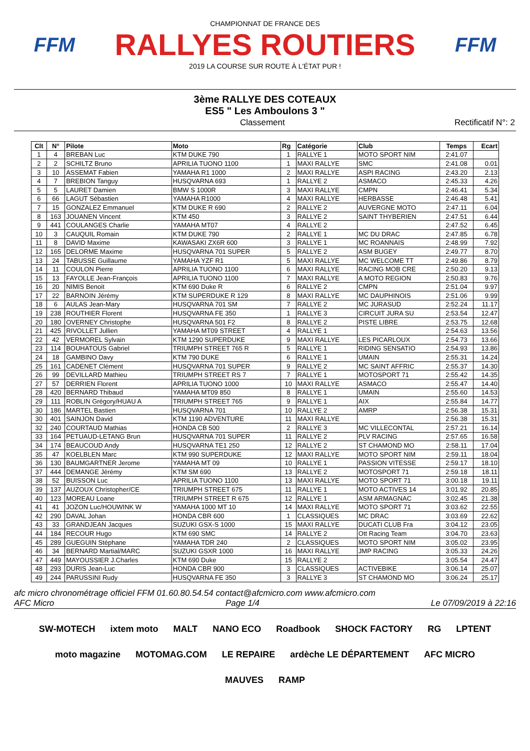FFM
CHAMPIONNAT DE FRANCE DES
RALLYES ROUTIERS
2019 LA COURSE SUR ROUTE À L'ÉTAT PUR !
FFM
3ème RALLYE DES COTEAUX
ES5 " Les Amboulons 3 "
Classement Rectificatif N°: 2
| Clt | N° | Pilote | Moto | Rg | Catégorie | Club | Temps | Ecart |
| --- | --- | --- | --- | --- | --- | --- | --- | --- |
| 1 | 4 | BREBAN Luc | KTM DUKE 790 | 1 | RALLYE 1 | MOTO SPORT NIM | 2:41.07 | |
| 2 | 2 | SCHILTZ Bruno | APRILIA TUONO 1100 | 1 | MAXI RALLYE | SMC | 2:41.08 | 0.01 |
| 3 | 10 | ASSEMAT Fabien | YAMAHA R1 1000 | 2 | MAXI RALLYE | ASPI RACING | 2:43.20 | 2.13 |
| 4 | 7 | BREBION Tanguy | HUSQVARNA 693 | 1 | RALLYE 2 | ASMACO | 2:45.33 | 4.26 |
| 5 | 5 | LAURET Damien | BMW S 1000R | 3 | MAXI RALLYE | CMPN | 2:46.41 | 5.34 |
| 6 | 66 | LAGUT Sébastien | YAMAHA R1000 | 4 | MAXI RALLYE | HERBASSE | 2:46.48 | 5.41 |
| 7 | 15 | GONZALEZ Emmanuel | KTM DUKE R 690 | 2 | RALLYE 2 | AUVERGNE MOTO | 2:47.11 | 6.04 |
| 8 | 163 | JOUANEN Vincent | KTM 450 | 3 | RALLYE 2 | SAINT THYBERIEN | 2:47.51 | 6.44 |
| 9 | 441 | COULANGES Charlie | YAMAHA MT07 | 4 | RALLYE 2 | | 2:47.52 | 6.45 |
| 10 | 3 | CAUQUIL Romain | KTM DUKE 790 | 2 | RALLYE 1 | MC DU DRAC | 2:47.85 | 6.78 |
| 11 | 8 | DAVID Maxime | KAWASAKI ZX6R 600 | 3 | RALLYE 1 | MC ROANNAIS | 2:48.99 | 7.92 |
| 12 | 165 | DELORME Maxime | HUSQVARNA 701 SUPER | 5 | RALLYE 2 | ASM BUGEY | 2:49.77 | 8.70 |
| 13 | 24 | TABUSSE Guillaume | YAMAHA YZF R1 | 5 | MAXI RALLYE | MC WELCOME TT | 2:49.86 | 8.79 |
| 14 | 11 | COULON Pierre | APRILIA TUONO 1100 | 6 | MAXI RALLYE | RACING MOB CRE | 2:50.20 | 9.13 |
| 15 | 13 | FAYOLLE Jean-François | APRILIA TUONO 1100 | 7 | MAXI RALLYE | A MOTO REGION | 2:50.83 | 9.76 |
| 16 | 20 | NIMIS Benoit | KTM 690 Duke R | 6 | RALLYE 2 | CMPN | 2:51.04 | 9.97 |
| 17 | 22 | BARNOIN Jérémy | KTM SUPERDUKE R 129 | 8 | MAXI RALLYE | MC DAUPHINOIS | 2:51.06 | 9.99 |
| 18 | 6 | AULAS Jean-Mary | HUSQVARNA 701 SM | 7 | RALLYE 2 | MC JURASUD | 2:52.24 | 11.17 |
| 19 | 238 | ROUTHIER Florent | HUSQVARNA FE 350 | 1 | RALLYE 3 | CIRCUIT JURA SU | 2:53.54 | 12.47 |
| 20 | 180 | OVERNEY Christophe | HUSQVARNA 501 F2 | 8 | RALLYE 2 | PISTE LIBRE | 2:53.75 | 12.68 |
| 21 | 425 | RIVOLLET Jullien | YAMAHA MT09 STREET | 4 | RALLYE 1 | | 2:54.63 | 13.56 |
| 22 | 42 | VERMOREL Sylvain | KTM 1290 SUPERDUKE | 9 | MAXI RALLYE | LES PICARLOUX | 2:54.73 | 13.66 |
| 23 | 114 | BOUHATOUS Gabriel | TRIUMPH STREET 765 R | 5 | RALLYE 1 | RIDING SENSATIO | 2:54.93 | 13.86 |
| 24 | 18 | GAMBINO Davy | KTM 790 DUKE | 6 | RALLYE 1 | UMAIN | 2:55.31 | 14.24 |
| 25 | 161 | CADENET Clément | HUSQVARNA 701 SUPER | 9 | RALLYE 2 | MC SAINT AFFRIC | 2:55.37 | 14.30 |
| 26 | 99 | DEVILLARD Mathieu | TRIUMPH STREET RS 7 | 7 | RALLYE 1 | MOTOSPORT 71 | 2:55.42 | 14.35 |
| 27 | 57 | DERRIEN Florent | APRILIA TUONO 1000 | 10 | MAXI RALLYE | ASMACO | 2:55.47 | 14.40 |
| 28 | 420 | BERNARD Thibaud | YAMAHA MT09 850 | 8 | RALLYE 1 | UMAIN | 2:55.60 | 14.53 |
| 29 | 111 | ROBLIN Grégory/HUAU A | TRIUMPH STREET 765 | 9 | RALLYE 1 | AIX | 2:55.84 | 14.77 |
| 30 | 186 | MARTEL Bastien | HUSQVARNA 701 | 10 | RALLYE 2 | AMRP | 2:56.38 | 15.31 |
| 30 | 401 | SAINJON David | KTM 1190 ADVENTURE | 11 | MAXI RALLYE | | 2:56.38 | 15.31 |
| 32 | 240 | COURTAUD Mathias | HONDA CB 500 | 2 | RALLYE 3 | MC VILLECONTAL | 2:57.21 | 16.14 |
| 33 | 164 | PETUAUD-LETANG Brun | HUSQVARNA 701 SUPER | 11 | RALLYE 2 | PLV RACING | 2:57.65 | 16.58 |
| 34 | 174 | BEAUCOUD Andy | HUSQVARNA TE1 250 | 12 | RALLYE 2 | ST CHAMOND MO | 2:58.11 | 17.04 |
| 35 | 47 | KOELBLEN Marc | KTM 990 SUPERDUKE | 12 | MAXI RALLYE | MOTO SPORT NIM | 2:59.11 | 18.04 |
| 36 | 130 | BAUMGARTNER Jerome | YAMAHA MT 09 | 10 | RALLYE 1 | PASSION VITESSE | 2:59.17 | 18.10 |
| 37 | 444 | DEMANGE Jérémy | KTM SM 690 | 13 | RALLYE 2 | MOTOSPORT 71 | 2:59.18 | 18.11 |
| 38 | 52 | BUISSON Luc | APRILIA TUONO 1100 | 13 | MAXI RALLYE | MOTO SPORT 71 | 3:00.18 | 19.11 |
| 39 | 137 | AUZOUX Christopher/CE | TRIUMPH STREET 675 | 11 | RALLYE 1 | MOTO ACTIVES 14 | 3:01.92 | 20.85 |
| 40 | 123 | MOREAU Loane | TRIUMPH STREET R 675 | 12 | RALLYE 1 | ASM ARMAGNAC | 3:02.45 | 21.38 |
| 41 | 41 | JOZON Luc/HOUWINK W | YAMAHA 1000 MT 10 | 14 | MAXI RALLYE | MOTO SPORT 71 | 3:03.62 | 22.55 |
| 42 | 290 | DAVAL Johan | HONDA CBR 600 | 1 | CLASSIQUES | MC DRAC | 3:03.69 | 22.62 |
| 43 | 33 | GRANDJEAN Jacques | SUZUKI GSX-S 1000 | 15 | MAXI RALLYE | DUCATI CLUB Fra | 3:04.12 | 23.05 |
| 44 | 184 | RECOUR Hugo | KTM 690 SMC | 14 | RALLYE 2 | Ott Racing Team | 3:04.70 | 23.63 |
| 45 | 289 | GUEGUIN Stéphane | YAMAHA TDR 240 | 2 | CLASSIQUES | MOTO SPORT NIM | 3:05.02 | 23.95 |
| 46 | 34 | BERNARD Martial/MARC | SUZUKI GSXR 1000 | 16 | MAXI RALLYE | JMP RACING | 3:05.33 | 24.26 |
| 47 | 449 | MAYOUSSIER J.Charles | KTM 690 Duke | 15 | RALLYE 2 | | 3:05.54 | 24.47 |
| 48 | 293 | DURIS Jean-Luc | HONDA CBR 900 | 3 | CLASSIQUES | ACTIVEBIKE | 3:06.14 | 25.07 |
| 49 | 244 | PARUSSINI Rudy | HUSQVARNA FE 350 | 3 | RALLYE 3 | ST CHAMOND MO | 3:06.24 | 25.17 |
afc micro chronométrage officiel FFM 01.60.80.54.54 contact@afcmicro.com www.afcmicro.com
AFC Micro Page 1/4 Le 07/09/2019 à 22:16
SW-MOTECH ixtem moto MALT NANO ECO Roadbook SHOCK FACTORY RG LPTENT moto magazine MOTOMAG.COM LE REPAIRE ardèche LE DÉPARTEMENT AFC MICRO MAUVES RAMP